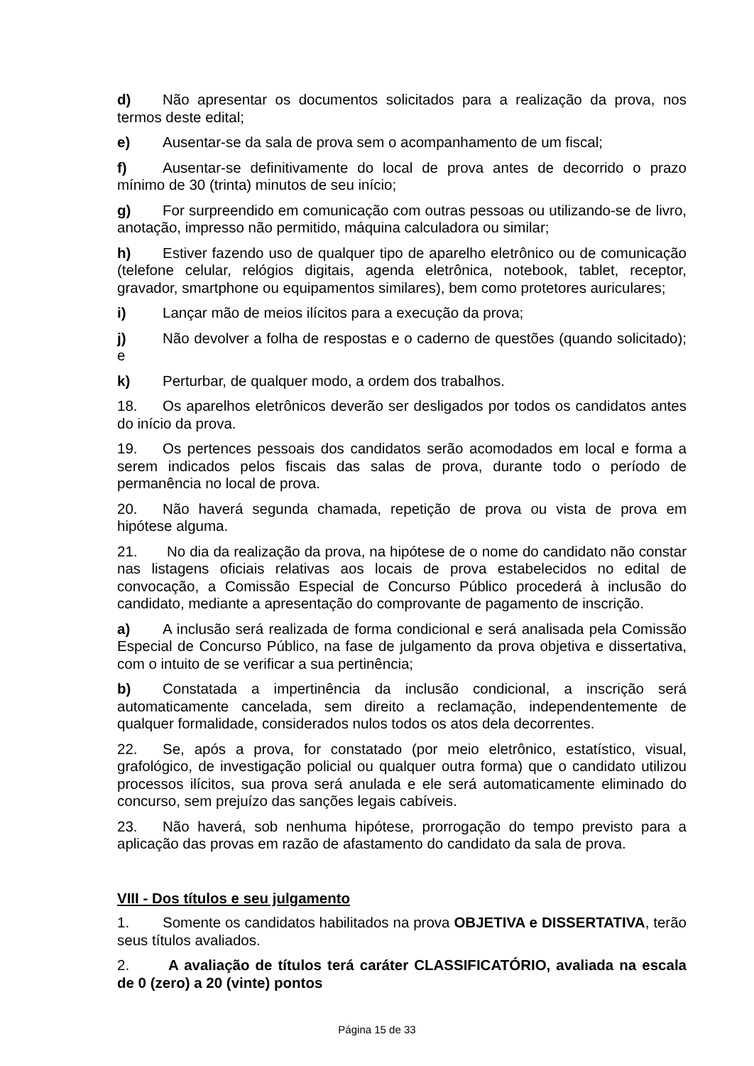d) Não apresentar os documentos solicitados para a realização da prova, nos termos deste edital;
e) Ausentar-se da sala de prova sem o acompanhamento de um fiscal;
f) Ausentar-se definitivamente do local de prova antes de decorrido o prazo mínimo de 30 (trinta) minutos de seu início;
g) For surpreendido em comunicação com outras pessoas ou utilizando-se de livro, anotação, impresso não permitido, máquina calculadora ou similar;
h) Estiver fazendo uso de qualquer tipo de aparelho eletrônico ou de comunicação (telefone celular, relógios digitais, agenda eletrônica, notebook, tablet, receptor, gravador, smartphone ou equipamentos similares), bem como protetores auriculares;
i) Lançar mão de meios ilícitos para a execução da prova;
j) Não devolver a folha de respostas e o caderno de questões (quando solicitado); e
k) Perturbar, de qualquer modo, a ordem dos trabalhos.
18. Os aparelhos eletrônicos deverão ser desligados por todos os candidatos antes do início da prova.
19. Os pertences pessoais dos candidatos serão acomodados em local e forma a serem indicados pelos fiscais das salas de prova, durante todo o período de permanência no local de prova.
20. Não haverá segunda chamada, repetição de prova ou vista de prova em hipótese alguma.
21. No dia da realização da prova, na hipótese de o nome do candidato não constar nas listagens oficiais relativas aos locais de prova estabelecidos no edital de convocação, a Comissão Especial de Concurso Público procederá à inclusão do candidato, mediante a apresentação do comprovante de pagamento de inscrição.
a) A inclusão será realizada de forma condicional e será analisada pela Comissão Especial de Concurso Público, na fase de julgamento da prova objetiva e dissertativa, com o intuito de se verificar a sua pertinência;
b) Constatada a impertinência da inclusão condicional, a inscrição será automaticamente cancelada, sem direito a reclamação, independentemente de qualquer formalidade, considerados nulos todos os atos dela decorrentes.
22. Se, após a prova, for constatado (por meio eletrônico, estatístico, visual, grafológico, de investigação policial ou qualquer outra forma) que o candidato utilizou processos ilícitos, sua prova será anulada e ele será automaticamente eliminado do concurso, sem prejuízo das sanções legais cabíveis.
23. Não haverá, sob nenhuma hipótese, prorrogação do tempo previsto para a aplicação das provas em razão de afastamento do candidato da sala de prova.
VIII - Dos títulos e seu julgamento
1. Somente os candidatos habilitados na prova OBJETIVA e DISSERTATIVA, terão seus títulos avaliados.
2. A avaliação de títulos terá caráter CLASSIFICATÓRIO, avaliada na escala de 0 (zero) a 20 (vinte) pontos
Página 15 de 33